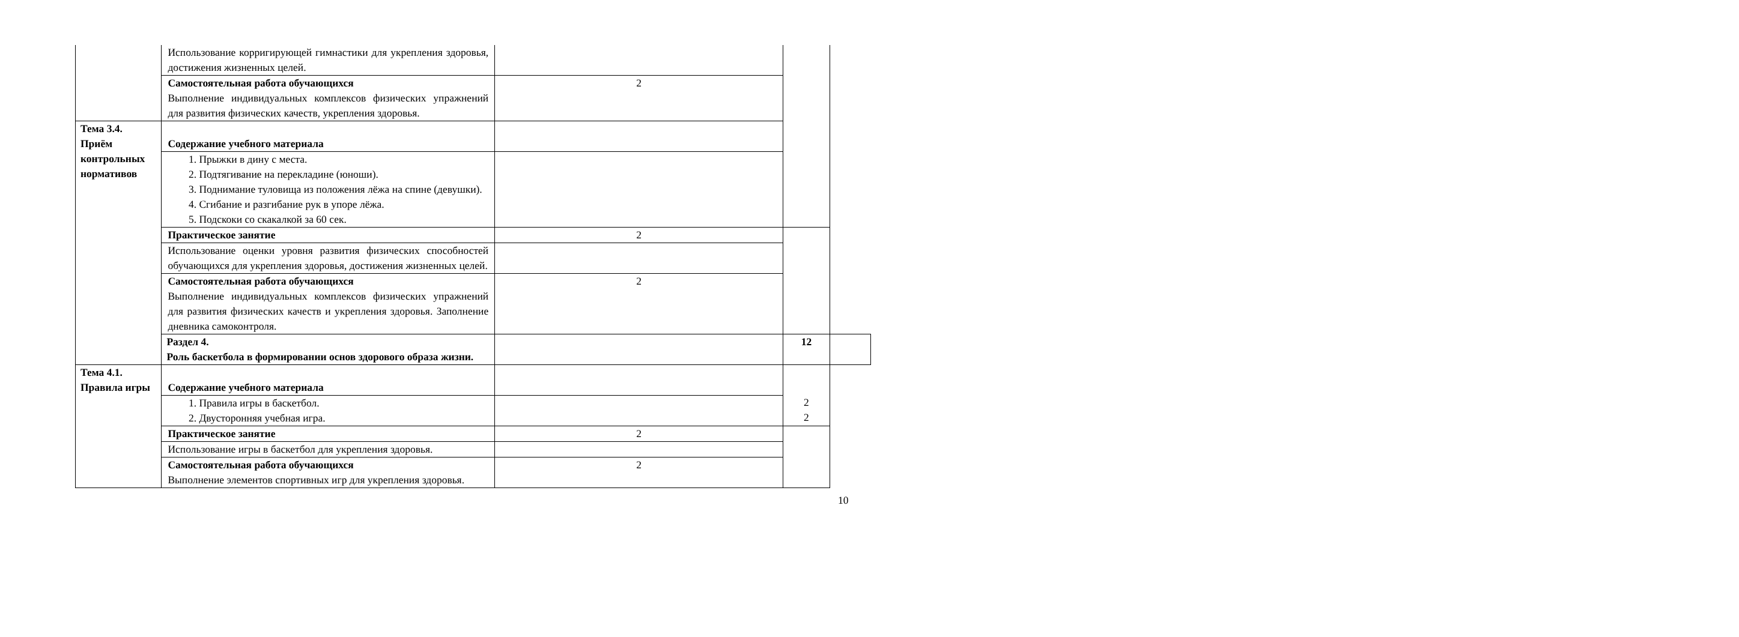| | Использование корригирующей гимнастики для укрепления здоровья, достижения жизненных целей. | | | |
| | Самостоятельная работа обучающихся Выполнение индивидуальных комплексов физических упражнений для развития физических качеств, укрепления здоровья. | 2 | | |
| Тема 3.4. Приём контрольных нормативов | Содержание учебного материала | | | |
| | 1. Прыжки в дину с места. 2. Подтягивание на перекладине (юноши). 3. Поднимание туловища из положения лёжа на спине (девушки). 4. Сгибание и разгибание рук в упоре лёжа. 5. Подскоки со скакалкой за 60 сек. | | | |
| | Практическое занятие | 2 | | |
| | Использование оценки уровня развития физических способностей обучающихся для укрепления здоровья, достижения жизненных целей. | | | |
| | Самостоятельная работа обучающихся Выполнение индивидуальных комплексов физических упражнений для развития физических качеств и укрепления здоровья. Заполнение дневника самоконтроля. | 2 | | |
| | Раздел 4. Роль баскетбола в формировании основ здорового образа жизни. | | 12 | |
| Тема 4.1. Правила игры | Содержание учебного материала | | 2 2 | |
| | 1. Правила игры в баскетбол. 2. Двусторонняя учебная игра. | | | |
| | Практическое занятие | 2 | | |
| | Использование игры в баскетбол для укрепления здоровья. | | | |
| | Самостоятельная работа обучающихся Выполнение элементов спортивных игр для укрепления здоровья. | 2 | | |
10